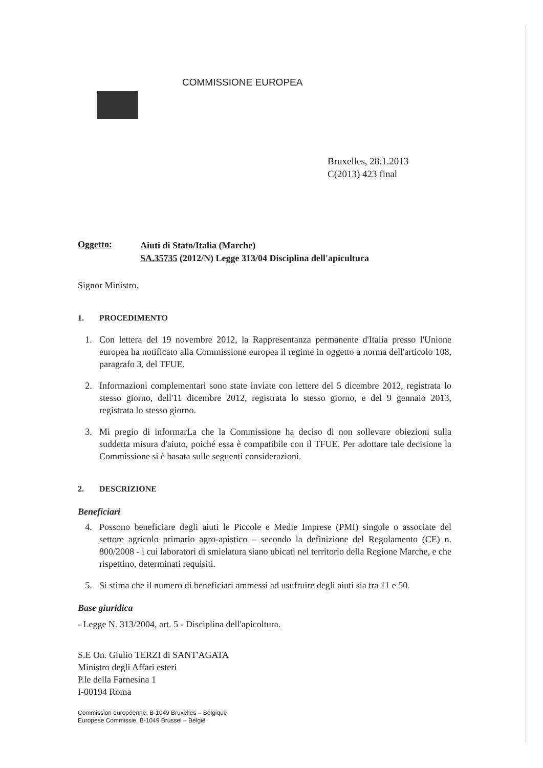COMMISSIONE EUROPEA
Bruxelles, 28.1.2013
C(2013) 423 final
Oggetto:
Aiuti di Stato/Italia (Marche)
SA.35735 (2012/N) Legge 313/04 Disciplina dell'apicultura
Signor Ministro,
1. PROCEDIMENTO
1. Con lettera del 19 novembre 2012, la Rappresentanza permanente d'Italia presso l'Unione europea ha notificato alla Commissione europea il regime in oggetto a norma dell'articolo 108, paragrafo 3, del TFUE.
2. Informazioni complementari sono state inviate con lettere del 5 dicembre 2012, registrata lo stesso giorno, dell'11 dicembre 2012, registrata lo stesso giorno, e del 9 gennaio 2013, registrata lo stesso giorno.
3. Mi pregio di informarLa che la Commissione ha deciso di non sollevare obiezioni sulla suddetta misura d'aiuto, poiché essa è compatibile con il TFUE. Per adottare tale decisione la Commissione si è basata sulle seguenti considerazioni.
2. DESCRIZIONE
Beneficiari
4. Possono beneficiare degli aiuti le Piccole e Medie Imprese (PMI) singole o associate del settore agricolo primario agro-apistico – secondo la definizione del Regolamento (CE) n. 800/2008 - i cui laboratori di smielatura siano ubicati nel territorio della Regione Marche, e che rispettino, determinati requisiti.
5. Si stima che il numero di beneficiari ammessi ad usufruire degli aiuti sia tra 11 e 50.
Base giuridica
- Legge N. 313/2004, art. 5 - Disciplina dell'apicoltura.
S.E On. Giulio TERZI di SANT'AGATA
Ministro degli Affari esteri
P.le della Farnesina 1
I-00194 Roma
Commission européenne, B-1049 Bruxelles – Belgique
Europese Commissie, B-1049 Brussel – België